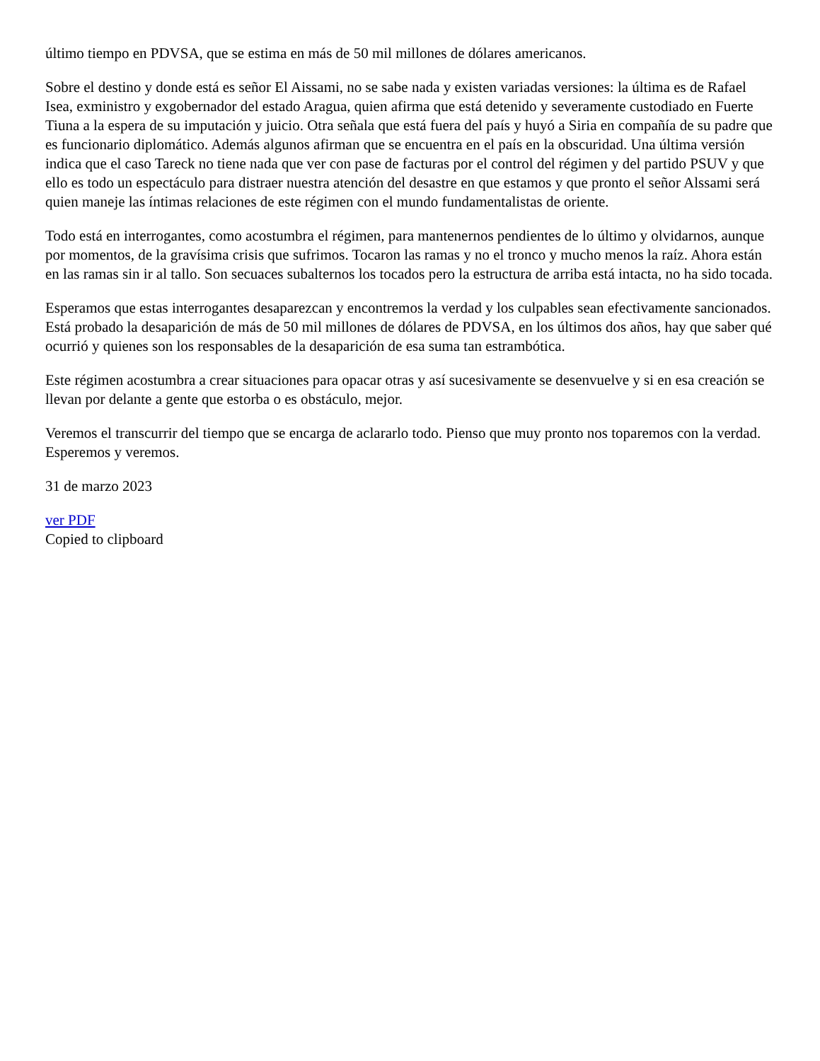último tiempo en PDVSA, que se estima en más de 50 mil millones de dólares americanos.
Sobre el destino y donde está es señor El Aissami, no se sabe nada y existen variadas versiones: la última es de Rafael Isea, exministro y exgobernador del estado Aragua, quien afirma que está detenido y severamente custodiado en Fuerte Tiuna a la espera de su imputación y juicio. Otra señala que está fuera del país y huyó a Siria en compañía de su padre que es funcionario diplomático. Además algunos afirman que se encuentra en el país en la obscuridad. Una última versión indica que el caso Tareck no tiene nada que ver con pase de facturas por el control del régimen y del partido PSUV y que ello es todo un espectáculo para distraer nuestra atención del desastre en que estamos y que pronto el señor Alssami será quien maneje las íntimas relaciones de este régimen con el mundo fundamentalistas de oriente.
Todo está en interrogantes, como acostumbra el régimen, para mantenernos pendientes de lo último y olvidarnos, aunque por momentos, de la gravísima crisis que sufrimos. Tocaron las ramas y no el tronco y mucho menos la raíz. Ahora están en las ramas sin ir al tallo. Son secuaces subalternos los tocados pero la estructura de arriba está intacta, no ha sido tocada.
Esperamos que estas interrogantes desaparezcan y encontremos la verdad y los culpables sean efectivamente sancionados. Está probado la desaparición de más de 50 mil millones de dólares de PDVSA, en los últimos dos años, hay que saber qué ocurrió y quienes son los responsables de la desaparición de esa suma tan estrambótica.
Este régimen acostumbra a crear situaciones para opacar otras y así sucesivamente se desenvuelve y si en esa creación se llevan por delante a gente que estorba o es obstáculo, mejor.
Veremos el transcurrir del tiempo que se encarga de aclararlo todo. Pienso que muy pronto nos toparemos con la verdad. Esperemos y veremos.
31 de marzo 2023
ver PDF
Copied to clipboard